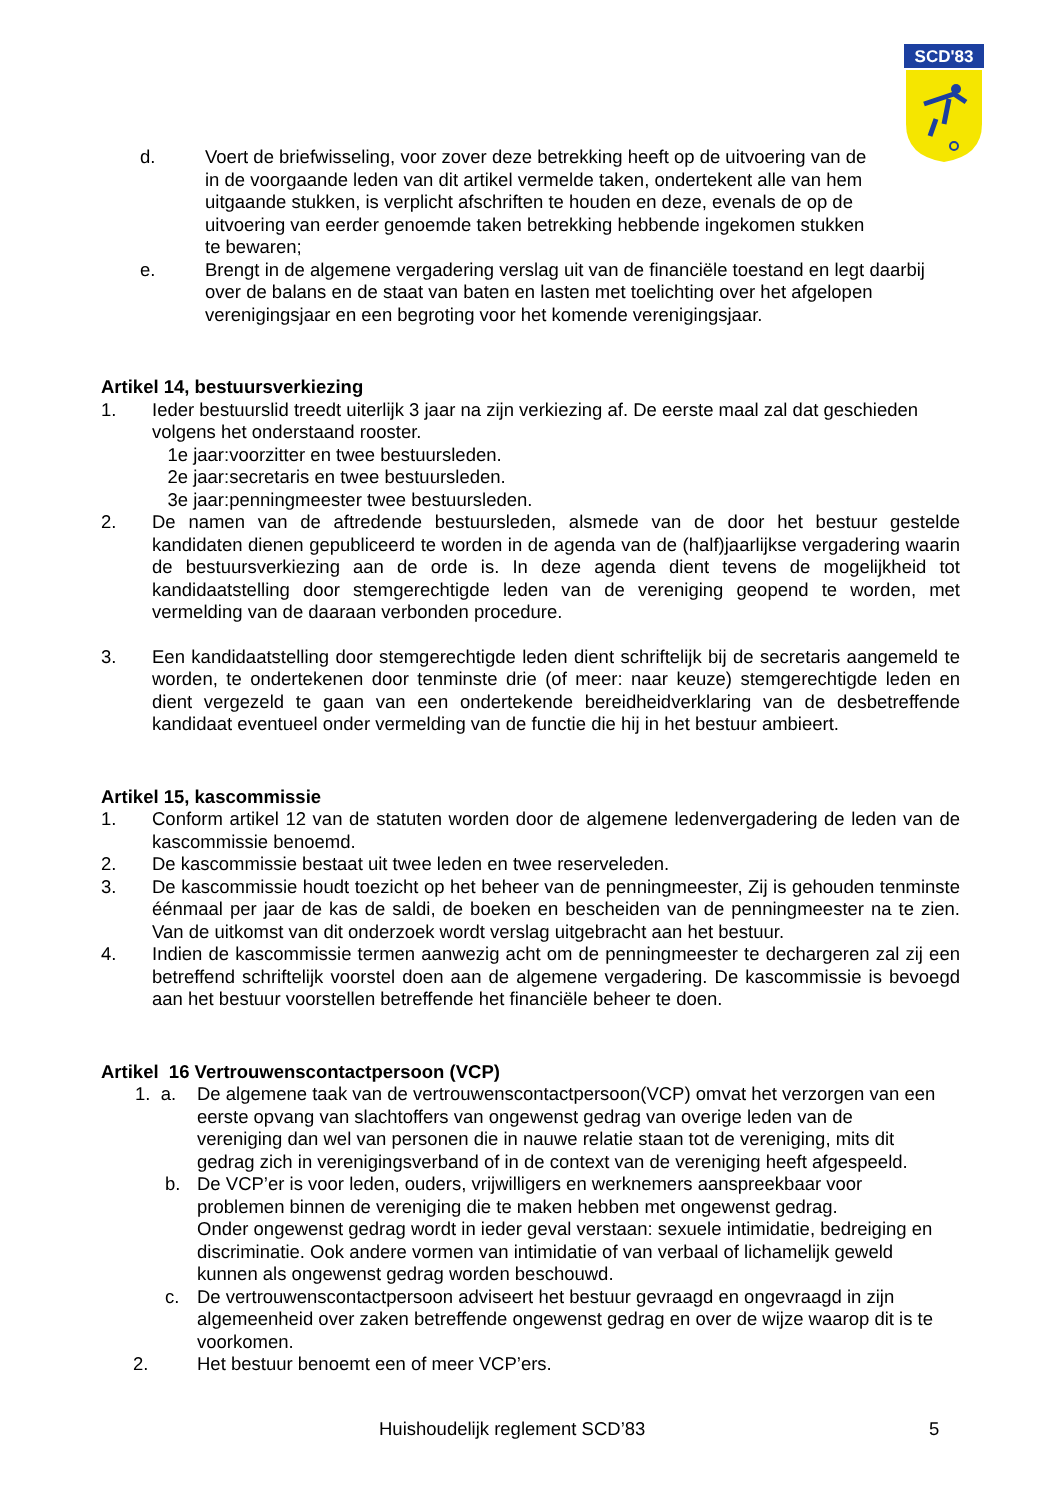SCD'83
d. Voert de briefwisseling, voor zover deze betrekking heeft op de uitvoering van de in de voorgaande leden van dit artikel vermelde taken, ondertekent alle van hem uitgaande stukken, is verplicht afschriften te houden en deze, evenals de op de uitvoering van eerder genoemde taken betrekking hebbende ingekomen stukken te bewaren;
e. Brengt in de algemene vergadering verslag uit van de financiële toestand en legt daarbij over de balans en de staat van baten en lasten met toelichting over het afgelopen verenigingsjaar en een begroting voor het komende verenigingsjaar.
Artikel 14, bestuursverkiezing
1. Ieder bestuurslid treedt uiterlijk 3 jaar na zijn verkiezing af. De eerste maal zal dat geschieden volgens het onderstaand rooster.
1e jaar:voorzitter en twee bestuursleden.
2e jaar:secretaris en twee bestuursleden.
3e jaar:penningmeester twee bestuursleden.
2. De namen van de aftredende bestuursleden, alsmede van de door het bestuur gestelde kandidaten dienen gepubliceerd te worden in de agenda van de (half)jaarlijkse vergadering waarin de bestuursverkiezing aan de orde is. In deze agenda dient tevens de mogelijkheid tot kandidaatstelling door stemgerechtigde leden van de vereniging geopend te worden, met vermelding van de daaraan verbonden procedure.
3. Een kandidaatstelling door stemgerechtigde leden dient schriftelijk bij de secretaris aangemeld te worden, te ondertekenen door tenminste drie (of meer: naar keuze) stemgerechtigde leden en dient vergezeld te gaan van een ondertekende bereidheidverklaring van de desbetreffende kandidaat eventueel onder vermelding van de functie die hij in het bestuur ambieert.
Artikel 15, kascommissie
1. Conform artikel 12 van de statuten worden door de algemene ledenvergadering de leden van de kascommissie benoemd.
2. De kascommissie bestaat uit twee leden en twee reserveleden.
3. De kascommissie houdt toezicht op het beheer van de penningmeester, Zij is gehouden tenminste éénmaal per jaar de kas de saldi, de boeken en bescheiden van de penningmeester na te zien. Van de uitkomst van dit onderzoek wordt verslag uitgebracht aan het bestuur.
4. Indien de kascommissie termen aanwezig acht om de penningmeester te dechargeren zal zij een betreffend schriftelijk voorstel doen aan de algemene vergadering. De kascommissie is bevoegd aan het bestuur voorstellen betreffende het financiële beheer te doen.
Artikel 16 Vertrouwenscontactpersoon (VCP)
1. a. De algemene taak van de vertrouwenscontactpersoon(VCP) omvat het verzorgen van een eerste opvang van slachtoffers van ongewenst gedrag van overige leden van de vereniging dan wel van personen die in nauwe relatie staan tot de vereniging, mits dit gedrag zich in verenigingsverband of in de context van de vereniging heeft afgespeeld.
b. De VCP’er is voor leden, ouders, vrijwilligers en werknemers aanspreekbaar voor problemen binnen de vereniging die te maken hebben met ongewenst gedrag.
Onder ongewenst gedrag wordt in ieder geval verstaan: sexuele intimidatie, bedreiging en discriminatie. Ook andere vormen van intimidatie of van verbaal of lichamelijk geweld kunnen als ongewenst gedrag worden beschouwd.
c. De vertrouwenscontactpersoon adviseert het bestuur gevraagd en ongevraagd in zijn algemeenheid over zaken betreffende ongewenst gedrag en over de wijze waarop dit is te voorkomen.
2. Het bestuur benoemt een of meer VCP’ers.
Huishoudelijk reglement SCD’83 5